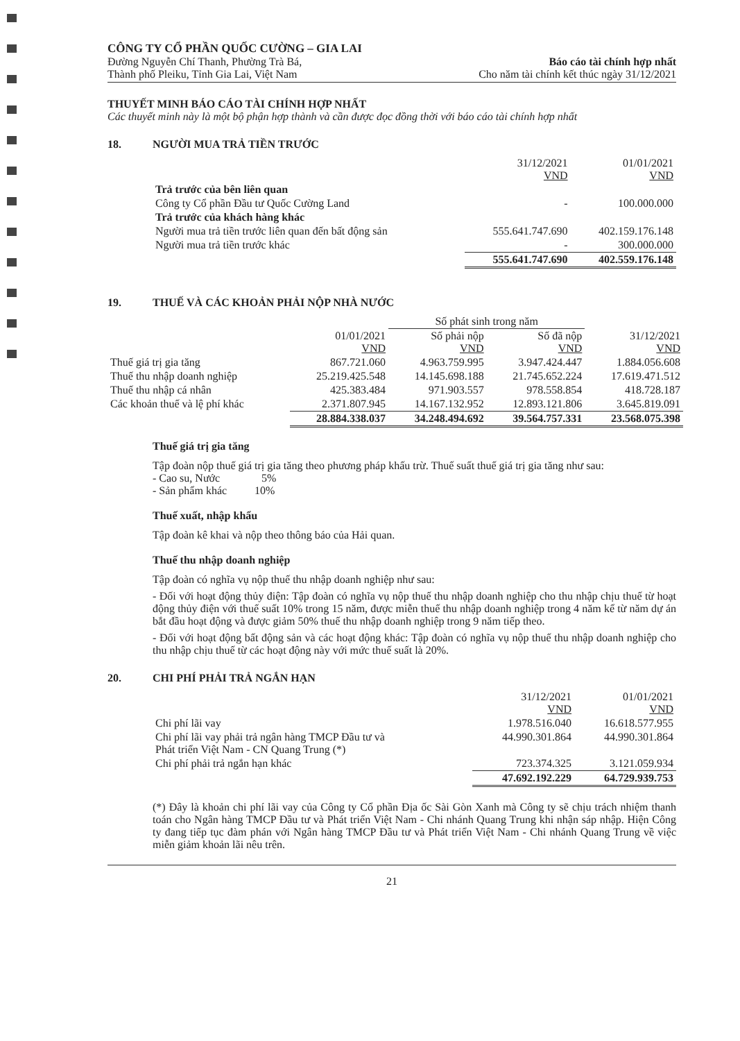CÔNG TY CỔ PHẦN QUỐC CƯỜNG – GIA LAI
Đường Nguyễn Chí Thanh, Phường Trà Bá,
Thành phố Pleiku, Tỉnh Gia Lai, Việt Nam
Báo cáo tài chính hợp nhất
Cho năm tài chính kết thúc ngày 31/12/2021
THUYẾT MINH BÁO CÁO TÀI CHÍNH HỢP NHẤT
Các thuyết minh này là một bộ phận hợp thành và cần được đọc đồng thời với báo cáo tài chính hợp nhất
18. NGƯỜI MUA TRẢ TIỀN TRƯỚC
| | 31/12/2021 VND | 01/01/2021 VND |
| Trả trước của bên liên quan | | |
| Công ty Cổ phần Đầu tư Quốc Cường Land | - | 100.000.000 |
| Trả trước của khách hàng khác | | |
| Người mua trả tiền trước liên quan đến bất động sản | 555.641.747.690 | 402.159.176.148 |
| Người mua trả tiền trước khác | - | 300.000.000 |
| | 555.641.747.690 | 402.559.176.148 |
19. THUẾ VÀ CÁC KHOẢN PHẢI NỘP NHÀ NƯỚC
| | | Số phát sinh trong năm | | |
| | 01/01/2021 VND | Số phải nộp VND | Số đã nộp VND | 31/12/2021 VND |
| Thuế giá trị gia tăng | 867.721.060 | 4.963.759.995 | 3.947.424.447 | 1.884.056.608 |
| Thuế thu nhập doanh nghiệp | 25.219.425.548 | 14.145.698.188 | 21.745.652.224 | 17.619.471.512 |
| Thuế thu nhập cá nhân | 425.383.484 | 971.903.557 | 978.558.854 | 418.728.187 |
| Các khoản thuế và lệ phí khác | 2.371.807.945 | 14.167.132.952 | 12.893.121.806 | 3.645.819.091 |
| | 28.884.338.037 | 34.248.494.692 | 39.564.757.331 | 23.568.075.398 |
Thuế giá trị gia tăng
Tập đoàn nộp thuế giá trị gia tăng theo phương pháp khấu trừ. Thuế suất thuế giá trị gia tăng như sau:
- Cao su, Nước 5%
- Sản phẩm khác 10%
Thuế xuất, nhập khẩu
Tập đoàn kê khai và nộp theo thông báo của Hải quan.
Thuế thu nhập doanh nghiệp
Tập đoàn có nghĩa vụ nộp thuế thu nhập doanh nghiệp như sau:
- Đối với hoạt động thủy điện: Tập đoàn có nghĩa vụ nộp thuế thu nhập doanh nghiệp cho thu nhập chịu thuế từ hoạt động thủy điện với thuế suất 10% trong 15 năm, được miễn thuế thu nhập doanh nghiệp trong 4 năm kể từ năm dự án bắt đầu hoạt động và được giảm 50% thuế thu nhập doanh nghiệp trong 9 năm tiếp theo.
- Đối với hoạt động bất động sản và các hoạt động khác: Tập đoàn có nghĩa vụ nộp thuế thu nhập doanh nghiệp cho thu nhập chịu thuế từ các hoạt động này với mức thuế suất là 20%.
20. CHI PHÍ PHẢI TRẢ NGẮN HẠN
| | 31/12/2021 VND | 01/01/2021 VND |
| Chi phí lãi vay | 1.978.516.040 | 16.618.577.955 |
| Chi phí lãi vay phải trả ngân hàng TMCP Đầu tư và Phát triển Việt Nam - CN Quang Trung (*) | 44.990.301.864 | 44.990.301.864 |
| Chi phí phải trả ngắn hạn khác | 723.374.325 | 3.121.059.934 |
| | 47.692.192.229 | 64.729.939.753 |
(*) Đây là khoản chi phí lãi vay của Công ty Cổ phần Địa ốc Sài Gòn Xanh mà Công ty sẽ chịu trách nhiệm thanh toán cho Ngân hàng TMCP Đầu tư và Phát triển Việt Nam - Chi nhánh Quang Trung khi nhận sáp nhập. Hiện Công ty đang tiếp tục đàm phán với Ngân hàng TMCP Đầu tư và Phát triển Việt Nam - Chi nhánh Quang Trung về việc miễn giảm khoản lãi nêu trên.
21